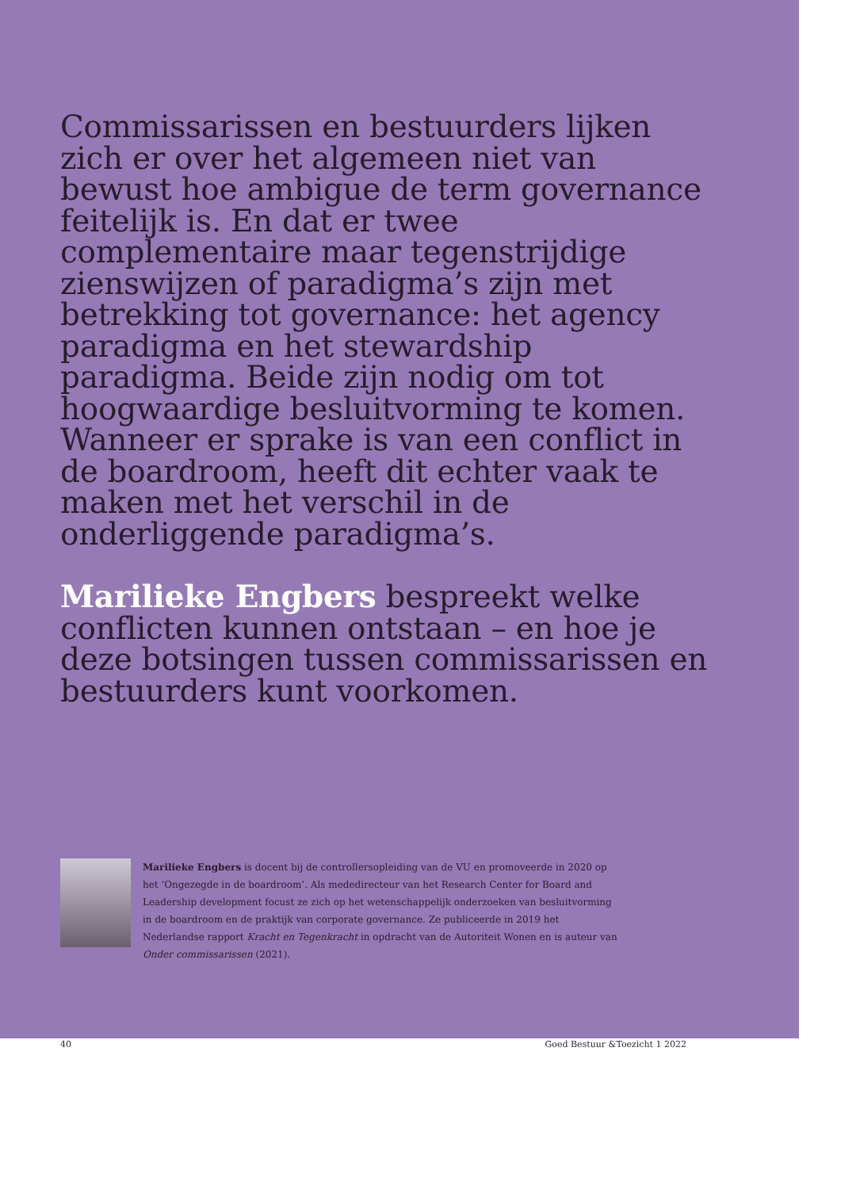Commissarissen en bestuurders lijken zich er over het algemeen niet van bewust hoe ambigue de term governance feitelijk is. En dat er twee complementaire maar tegenstrijdige zienswijzen of paradigma’s zijn met betrekking tot governance: het agency paradigma en het stewardship paradigma. Beide zijn nodig om tot hoogwaardige besluitvorming te komen. Wanneer er sprake is van een conflict in de boardroom, heeft dit echter vaak te maken met het verschil in de onderliggende paradigma’s.
Marilieke Engbers bespreekt welke conflicten kunnen ontstaan – en hoe je deze botsingen tussen commissarissen en bestuurders kunt voorkomen.
Marilieke Engbers is docent bij de controllersopleiding van de VU en promoveerde in 2020 op het ‘Ongezegde in de boardroom’. Als mededirecteur van het Research Center for Board and Leadership development focust ze zich op het wetenschappelijk onderzoeken van besluitvorming in de boardroom en de praktijk van corporate governance. Ze publiceerde in 2019 het Nederlandse rapport Kracht en Tegenkracht in opdracht van de Autoriteit Wonen en is auteur van Onder commissarissen (2021).
40 Goed Bestuur &Toezicht 1 2022